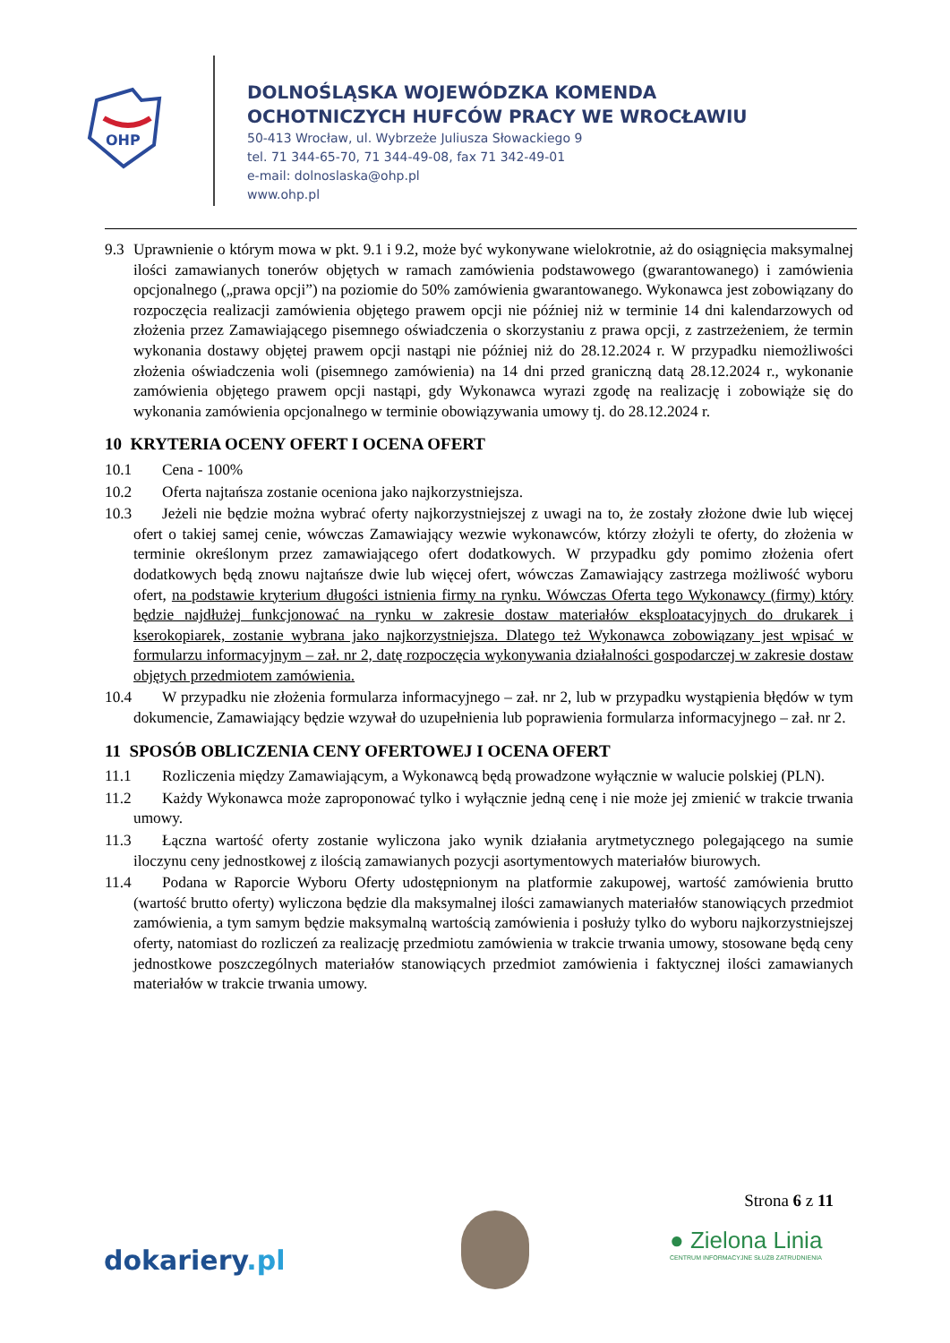OHP
DOLNOŚLĄSKA WOJEWÓDZKA KOMENDA
OCHOTNICZYCH HUFCÓW PRACY WE WROCŁAWIU
50-413 Wrocław, ul. Wybrzeże Juliusza Słowackiego 9
tel. 71 344-65-70, 71 344-49-08, fax 71 342-49-01
e-mail: dolnoslaska@ohp.pl
www.ohp.pl
9.3 Uprawnienie o którym mowa w pkt. 9.1 i 9.2, może być wykonywane wielokrotnie, aż do osiągnięcia maksymalnej ilości zamawianych tonerów objętych w ramach zamówienia podstawowego (gwarantowanego) i zamówienia opcjonalnego („prawa opcji”) na poziomie do 50% zamówienia gwarantowanego. Wykonawca jest zobowiązany do rozpoczęcia realizacji zamówienia objętego prawem opcji nie później niż w terminie 14 dni kalendarzowych od złożenia przez Zamawiającego pisemnego oświadczenia o skorzystaniu z prawa opcji, z zastrzeżeniem, że termin wykonania dostawy objętej prawem opcji nastąpi nie później niż do 28.12.2024 r. W przypadku niemożliwości złożenia oświadczenia woli (pisemnego zamówienia) na 14 dni przed graniczną datą 28.12.2024 r., wykonanie zamówienia objętego prawem opcji nastąpi, gdy Wykonawca wyrazi zgodę na realizację i zobowiąże się do wykonania zamówienia opcjonalnego w terminie obowiązywania umowy tj. do 28.12.2024 r.
10 KRYTERIA OCENY OFERT I OCENA OFERT
10.1 Cena - 100%
10.2 Oferta najtańsza zostanie oceniona jako najkorzystniejsza.
10.3 Jeżeli nie będzie można wybrać oferty najkorzystniejszej z uwagi na to, że zostały złożone dwie lub więcej ofert o takiej samej cenie, wówczas Zamawiający wezwie wykonawców, którzy złożyli te oferty, do złożenia w terminie określonym przez zamawiającego ofert dodatkowych. W przypadku gdy pomimo złożenia ofert dodatkowych będą znowu najtańsze dwie lub więcej ofert, wówczas Zamawiający zastrzega możliwość wyboru ofert, na podstawie kryterium długości istnienia firmy na rynku. Wówczas Oferta tego Wykonawcy (firmy) który będzie najdłużej funkcjonować na rynku w zakresie dostaw materiałów eksploatacyjnych do drukarek i kserokopiarek, zostanie wybrana jako najkorzystniejsza. Dlatego też Wykonawca zobowiązany jest wpisać w formularzu informacyjnym – zał. nr 2, datę rozpoczęcia wykonywania działalności gospodarczej w zakresie dostaw objętych przedmiotem zamówienia.
10.4 W przypadku nie złożenia formularza informacyjnego – zał. nr 2, lub w przypadku wystąpienia błędów w tym dokumencie, Zamawiający będzie wzywał do uzupełnienia lub poprawienia formularza informacyjnego – zał. nr 2.
11 SPOSÓB OBLICZENIA CENY OFERTOWEJ I OCENA OFERT
11.1 Rozliczenia między Zamawiającym, a Wykonawcą będą prowadzone wyłącznie w walucie polskiej (PLN).
11.2 Każdy Wykonawca może zaproponować tylko i wyłącznie jedną cenę i nie może jej zmienić w trakcie trwania umowy.
11.3 Łączna wartość oferty zostanie wyliczona jako wynik działania arytmetycznego polegającego na sumie iloczynu ceny jednostkowej z ilością zamawianych pozycji asortymentowych materiałów biurowych.
11.4 Podana w Raporcie Wyboru Oferty udostępnionym na platformie zakupowej, wartość zamówienia brutto (wartość brutto oferty) wyliczona będzie dla maksymalnej ilości zamawianych materiałów stanowiących przedmiot zamówienia, a tym samym będzie maksymalną wartością zamówienia i posłuży tylko do wyboru najkorzystniejszej oferty, natomiast do rozliczeń za realizację przedmiotu zamówienia w trakcie trwania umowy, stosowane będą ceny jednostkowe poszczególnych materiałów stanowiących przedmiot zamówienia i faktycznej ilości zamawianych materiałów w trakcie trwania umowy.
Strona 6 z 11
dokariery.pl
● Zielona Linia
CENTRUM INFORMACYJNE SŁUŻB ZATRUDNIENIA